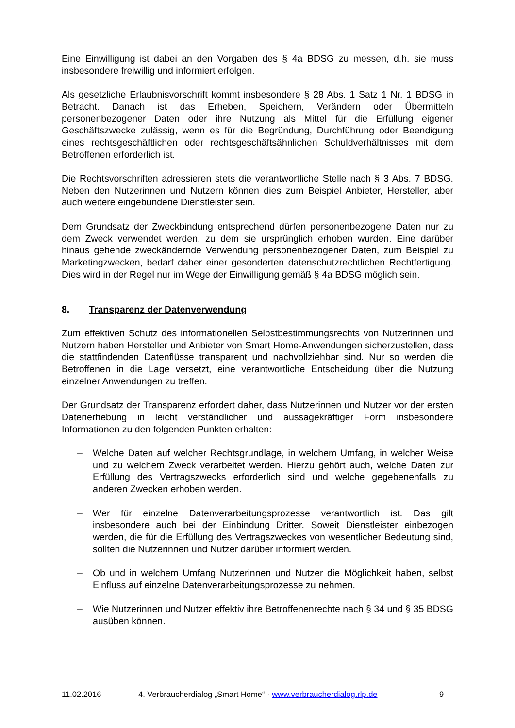Eine Einwilligung ist dabei an den Vorgaben des § 4a BDSG zu messen, d.h. sie muss insbesondere freiwillig und informiert erfolgen.
Als gesetzliche Erlaubnisvorschrift kommt insbesondere § 28 Abs. 1 Satz 1 Nr. 1 BDSG in Betracht. Danach ist das Erheben, Speichern, Verändern oder Übermitteln personenbezogener Daten oder ihre Nutzung als Mittel für die Erfüllung eigener Geschäftszwecke zulässig, wenn es für die Begründung, Durchführung oder Beendigung eines rechtsgeschäftlichen oder rechtsgeschäftsähnlichen Schuldverhältnisses mit dem Betroffenen erforderlich ist.
Die Rechtsvorschriften adressieren stets die verantwortliche Stelle nach § 3 Abs. 7 BDSG. Neben den Nutzerinnen und Nutzern können dies zum Beispiel Anbieter, Hersteller, aber auch weitere eingebundene Dienstleister sein.
Dem Grundsatz der Zweckbindung entsprechend dürfen personenbezogene Daten nur zu dem Zweck verwendet werden, zu dem sie ursprünglich erhoben wurden. Eine darüber hinaus gehende zweckändernde Verwendung personenbezogener Daten, zum Beispiel zu Marketingzwecken, bedarf daher einer gesonderten datenschutzrechtlichen Rechtfertigung. Dies wird in der Regel nur im Wege der Einwilligung gemäß § 4a BDSG möglich sein.
8. Transparenz der Datenverwendung
Zum effektiven Schutz des informationellen Selbstbestimmungsrechts von Nutzerinnen und Nutzern haben Hersteller und Anbieter von Smart Home-Anwendungen sicherzustellen, dass die stattfindenden Datenflüsse transparent und nachvollziehbar sind. Nur so werden die Betroffenen in die Lage versetzt, eine verantwortliche Entscheidung über die Nutzung einzelner Anwendungen zu treffen.
Der Grundsatz der Transparenz erfordert daher, dass Nutzerinnen und Nutzer vor der ersten Datenerhebung in leicht verständlicher und aussagekräftiger Form insbesondere Informationen zu den folgenden Punkten erhalten:
– Welche Daten auf welcher Rechtsgrundlage, in welchem Umfang, in welcher Weise und zu welchem Zweck verarbeitet werden. Hierzu gehört auch, welche Daten zur Erfüllung des Vertragszwecks erforderlich sind und welche gegebenenfalls zu anderen Zwecken erhoben werden.
– Wer für einzelne Datenverarbeitungsprozesse verantwortlich ist. Das gilt insbesondere auch bei der Einbindung Dritter. Soweit Dienstleister einbezogen werden, die für die Erfüllung des Vertragszweckes von wesentlicher Bedeutung sind, sollten die Nutzerinnen und Nutzer darüber informiert werden.
– Ob und in welchem Umfang Nutzerinnen und Nutzer die Möglichkeit haben, selbst Einfluss auf einzelne Datenverarbeitungsprozesse zu nehmen.
– Wie Nutzerinnen und Nutzer effektiv ihre Betroffenenrechte nach § 34 und § 35 BDSG ausüben können.
11.02.2016 4. Verbraucherdialog „Smart Home“ · www.verbraucherdialog.rlp.de 9